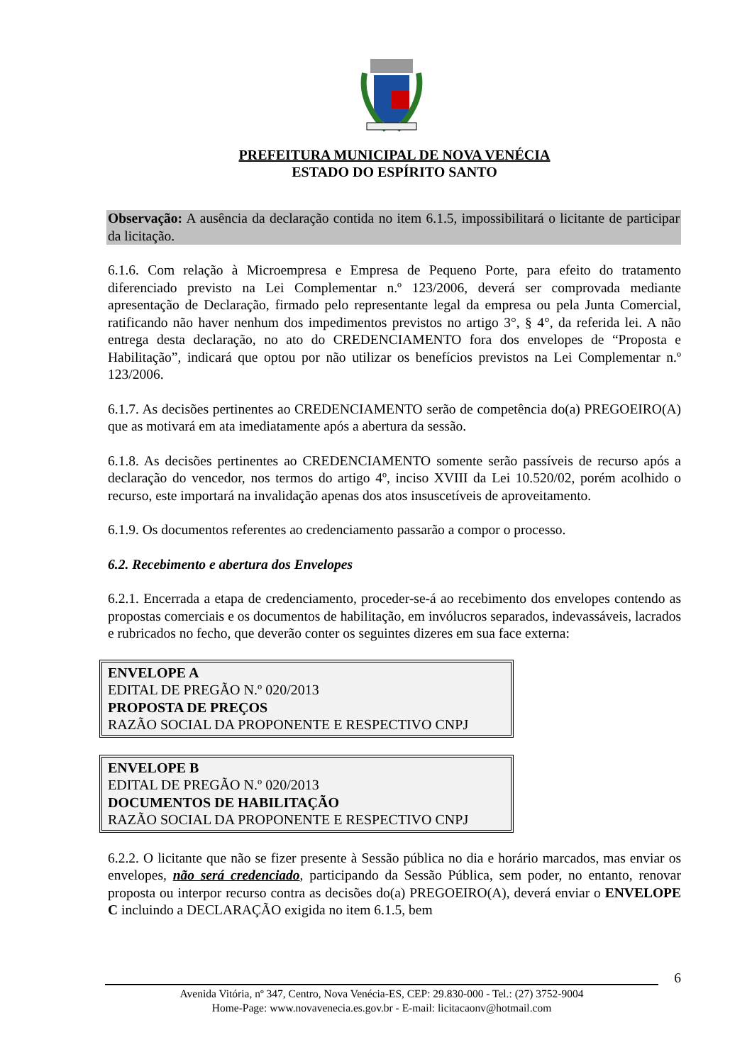PREFEITURA MUNICIPAL DE NOVA VENÉCIA
ESTADO DO ESPÍRITO SANTO
Observação: A ausência da declaração contida no item 6.1.5, impossibilitará o licitante de participar da licitação.
6.1.6. Com relação à Microempresa e Empresa de Pequeno Porte, para efeito do tratamento diferenciado previsto na Lei Complementar n.º 123/2006, deverá ser comprovada mediante apresentação de Declaração, firmado pelo representante legal da empresa ou pela Junta Comercial, ratificando não haver nenhum dos impedimentos previstos no artigo 3°, § 4°, da referida lei. A não entrega desta declaração, no ato do CREDENCIAMENTO fora dos envelopes de “Proposta e Habilitação”, indicará que optou por não utilizar os benefícios previstos na Lei Complementar n.º 123/2006.
6.1.7. As decisões pertinentes ao CREDENCIAMENTO serão de competência do(a) PREGOEIRO(A) que as motivará em ata imediatamente após a abertura da sessão.
6.1.8. As decisões pertinentes ao CREDENCIAMENTO somente serão passíveis de recurso após a declaração do vencedor, nos termos do artigo 4º, inciso XVIII da Lei 10.520/02, porém acolhido o recurso, este importará na invalidação apenas dos atos insuscetíveis de aproveitamento.
6.1.9. Os documentos referentes ao credenciamento passarão a compor o processo.
6.2. Recebimento e abertura dos Envelopes
6.2.1. Encerrada a etapa de credenciamento, proceder-se-á ao recebimento dos envelopes contendo as propostas comerciais e os documentos de habilitação, em invólucros separados, indevassáveis, lacrados e rubricados no fecho, que deverão conter os seguintes dizeres em sua face externa:
ENVELOPE A
EDITAL DE PREGÃO N.º 020/2013
PROPOSTA DE PREÇOS
RAZÃO SOCIAL DA PROPONENTE E RESPECTIVO CNPJ
ENVELOPE B
EDITAL DE PREGÃO N.º 020/2013
DOCUMENTOS DE HABILITAÇÃO
RAZÃO SOCIAL DA PROPONENTE E RESPECTIVO CNPJ
6.2.2. O licitante que não se fizer presente à Sessão pública no dia e horário marcados, mas enviar os envelopes, não será credenciado, participando da Sessão Pública, sem poder, no entanto, renovar proposta ou interpor recurso contra as decisões do(a) PREGOEIRO(A), deverá enviar o ENVELOPE C incluindo a DECLARAÇÃO exigida no item 6.1.5, bem
6
Avenida Vitória, nº 347, Centro, Nova Venécia-ES, CEP: 29.830-000 - Tel.: (27) 3752-9004
Home-Page: www.novavenecia.es.gov.br - E-mail: licitacaonv@hotmail.com